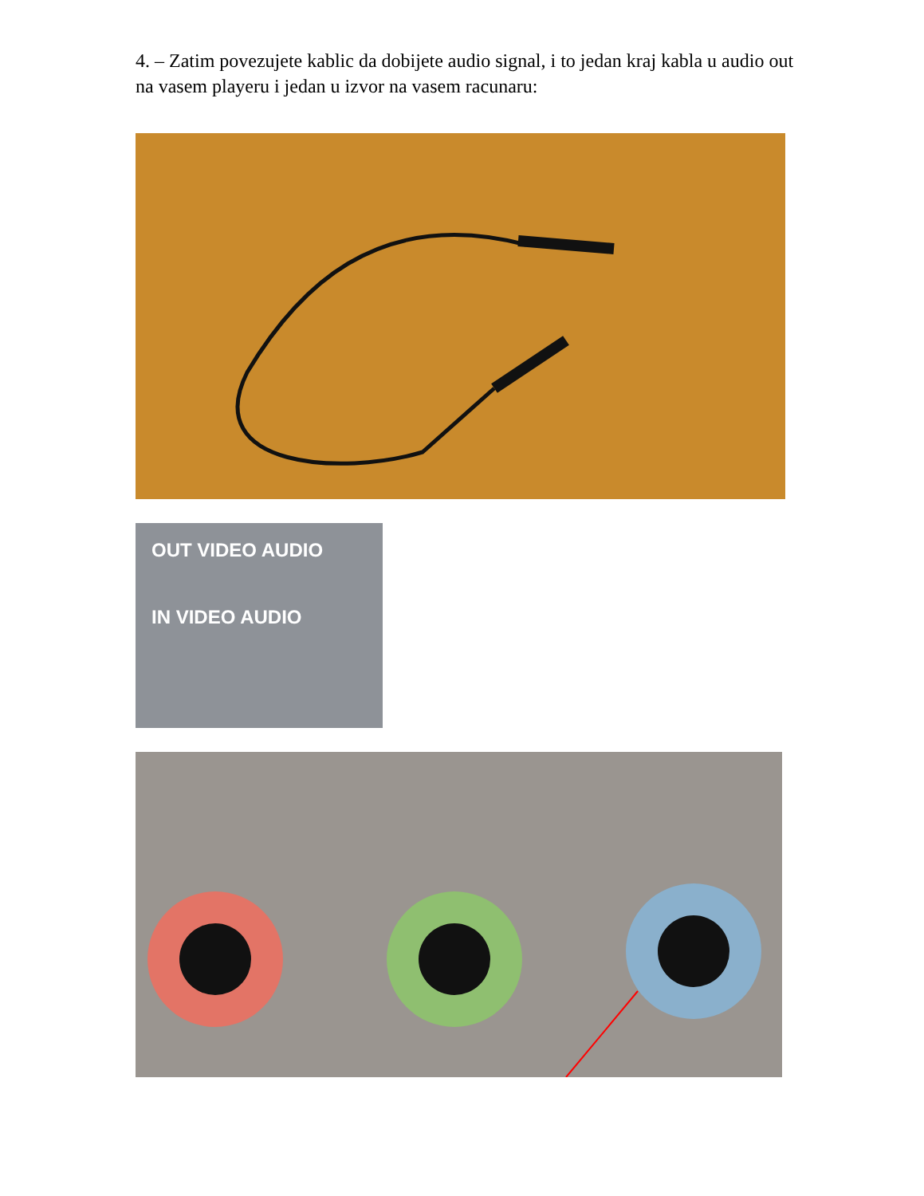4. – Zatim povezujete kablic da dobijete audio signal, i to jedan kraj kabla u audio out na vasem playeru i jedan u izvor na vasem racunaru:
OUT VIDEO AUDIO
IN VIDEO AUDIO